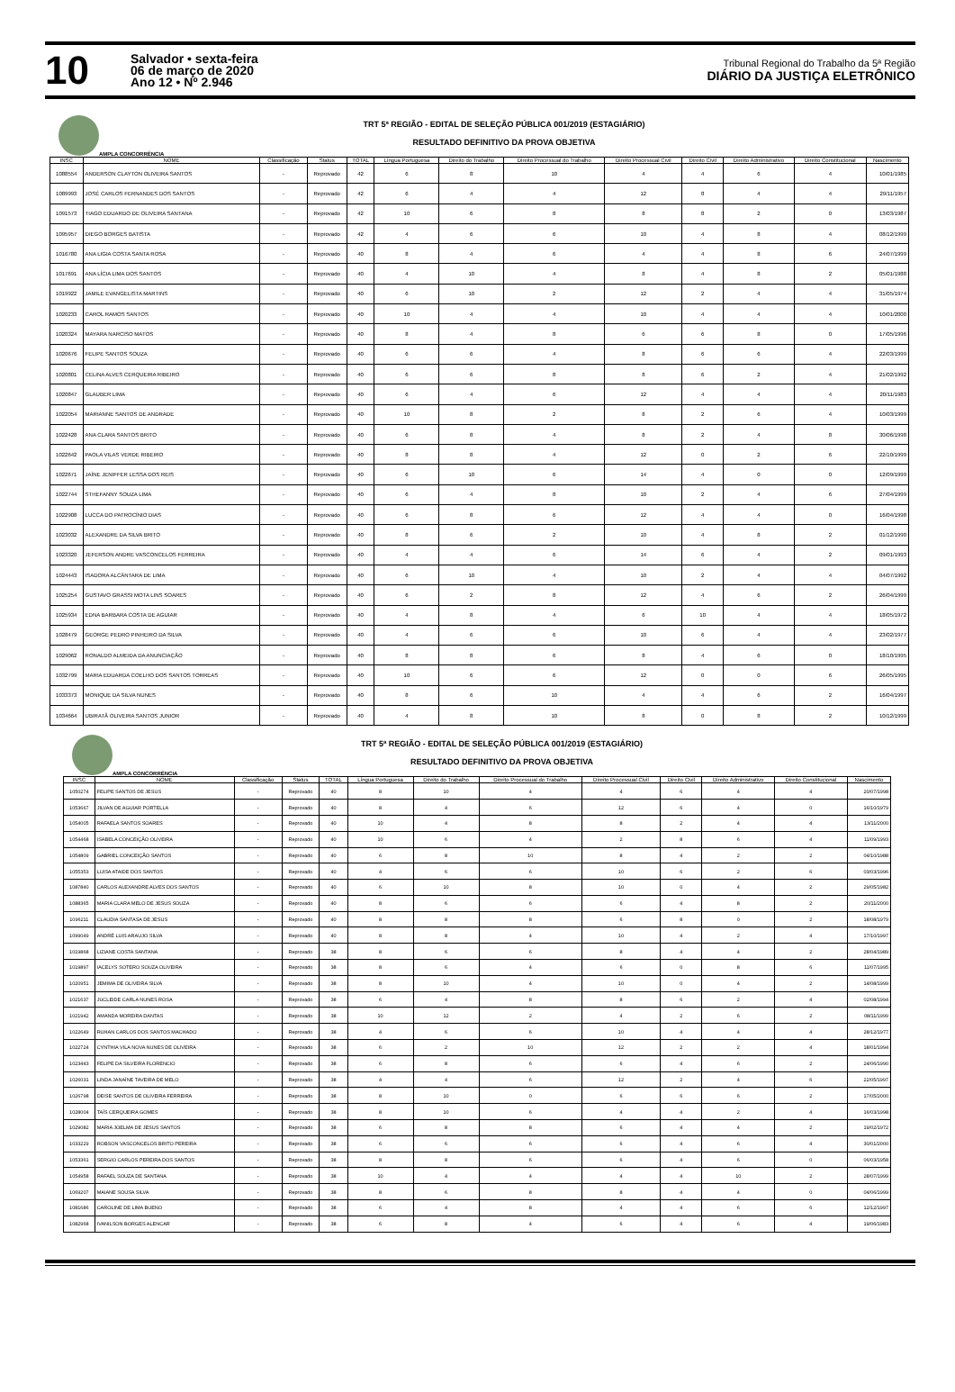10
Salvador • sexta-feira
06 de março de 2020
Ano 12 • Nº 2.946
Tribunal Regional do Trabalho da 5ª Região
DIÁRIO DA JUSTIÇA ELETRÔNICO
TRT 5ª REGIÃO - EDITAL DE SELEÇÃO PÚBLICA 001/2019 (ESTAGIÁRIO)
RESULTADO DEFINITIVO DA PROVA OBJETIVA
AMPLA CONCORRÊNCIA
| INSC | NOME | Classificação | Status | TOTAL | Língua Portuguesa | Direito do Trabalho | Direito Processual do Trabalho | Direito Processual Civil | Direito Civil | Direito Administrativo | Direito Constitucional | Nascimento |
| --- | --- | --- | --- | --- | --- | --- | --- | --- | --- | --- | --- | --- |
| 1088554 | ANDERSON CLAYTON OLIVEIRA SANTOS | - | Reprovado | 42 | 6 | 8 | 10 | 4 | 4 | 6 | 4 | 10/01/1985 |
| 1089993 | JOSÉ CARLOS FERNANDES DOS SANTOS | - | Reprovado | 42 | 6 | 4 | 4 | 12 | 8 | 4 | 4 | 29/11/1957 |
| 1091573 | TIAGO EDUARDO DE OLIVEIRA SANTANA | - | Reprovado | 42 | 10 | 6 | 8 | 8 | 8 | 2 | 0 | 13/03/1987 |
| 1095957 | DIEGO BORGES BATISTA | - | Reprovado | 42 | 4 | 6 | 6 | 10 | 4 | 8 | 4 | 08/12/1999 |
| 1016780 | ANA LIGIA COSTA SANTA ROSA | - | Reprovado | 40 | 8 | 4 | 6 | 4 | 4 | 8 | 6 | 24/07/1999 |
| 1017691 | ANA LÍCIA LIMA DOS SANTOS | - | Reprovado | 40 | 4 | 10 | 4 | 8 | 4 | 8 | 2 | 05/01/1988 |
| 1019922 | JAMILE EVANGELISTA MARTINS | - | Reprovado | 40 | 6 | 10 | 2 | 12 | 2 | 4 | 4 | 31/05/1974 |
| 1020233 | CAROL RAMOS SANTOS | - | Reprovado | 40 | 10 | 4 | 4 | 10 | 4 | 4 | 4 | 10/01/2000 |
| 1020324 | MAYARA NARCISO MATOS | - | Reprovado | 40 | 8 | 4 | 8 | 6 | 6 | 8 | 0 | 17/05/1996 |
| 1020676 | FELIPE SANTOS SOUZA | - | Reprovado | 40 | 6 | 6 | 4 | 8 | 6 | 6 | 4 | 22/03/1999 |
| 1020801 | CELINA ALVES CERQUEIRA RIBEIRO | - | Reprovado | 40 | 6 | 6 | 8 | 8 | 6 | 2 | 4 | 21/02/1992 |
| 1020847 | GLAUBER LIMA | - | Reprovado | 40 | 6 | 4 | 6 | 12 | 4 | 4 | 4 | 20/11/1983 |
| 1022054 | MARIANNE SANTOS DE ANDRADE | - | Reprovado | 40 | 10 | 8 | 2 | 8 | 2 | 6 | 4 | 10/03/1999 |
| 1022428 | ANA CLARA SANTOS BRITO | - | Reprovado | 40 | 6 | 8 | 4 | 8 | 2 | 4 | 8 | 30/06/1998 |
| 1022642 | PAOLA VILAS VERDE RIBEIRO | - | Reprovado | 40 | 8 | 8 | 4 | 12 | 0 | 2 | 6 | 22/10/1999 |
| 1022671 | JAÍNE JENIFFER LESSA DOS REIS | - | Reprovado | 40 | 6 | 10 | 6 | 14 | 4 | 0 | 0 | 12/09/1999 |
| 1022744 | STHEFANNY SOUZA LIMA | - | Reprovado | 40 | 6 | 4 | 8 | 10 | 2 | 4 | 6 | 27/04/1999 |
| 1022908 | LUCCA DO PATROCÍNIO DIAS | - | Reprovado | 40 | 6 | 8 | 6 | 12 | 4 | 4 | 0 | 16/04/1998 |
| 1023032 | ALEXANDRE DA SILVA BRITO | - | Reprovado | 40 | 8 | 6 | 2 | 10 | 4 | 8 | 2 | 01/12/1990 |
| 1023320 | JEFERSON ANDRE VASCONCELOS FERREIRA | - | Reprovado | 40 | 4 | 4 | 6 | 14 | 6 | 4 | 2 | 09/01/1993 |
| 1024443 | ISADORA ALCÂNTARA DE LIMA | - | Reprovado | 40 | 6 | 10 | 4 | 10 | 2 | 4 | 4 | 04/07/1992 |
| 1025254 | GUSTAVO GRASSI MOTA LINS SOARES | - | Reprovado | 40 | 6 | 2 | 8 | 12 | 4 | 6 | 2 | 26/04/1999 |
| 1025934 | EDNA BARBARA COSTA DE AGUIAR | - | Reprovado | 40 | 4 | 8 | 4 | 6 | 10 | 4 | 4 | 18/05/1972 |
| 1028479 | GEORGE PEDRO PINHEIRO DA SILVA | - | Reprovado | 40 | 4 | 6 | 6 | 10 | 6 | 4 | 4 | 23/02/1977 |
| 1029062 | RONALDO ALMEIDA DA ANUNCIAÇÃO | - | Reprovado | 40 | 8 | 8 | 6 | 8 | 4 | 6 | 0 | 18/10/1995 |
| 1032799 | MARIA EDUARDA COELHO DOS SANTOS TORREAS | - | Reprovado | 40 | 10 | 6 | 6 | 12 | 0 | 0 | 6 | 26/05/1995 |
| 1033373 | MONIQUE DA SILVA NUNES | - | Reprovado | 40 | 8 | 6 | 10 | 4 | 4 | 6 | 2 | 16/04/1997 |
| 1034664 | UBIRATÃ OLIVEIRA SANTOS JUNIOR | - | Reprovado | 40 | 4 | 8 | 10 | 8 | 0 | 8 | 2 | 10/12/1999 |
TRT 5ª REGIÃO - EDITAL DE SELEÇÃO PÚBLICA 001/2019 (ESTAGIÁRIO)
RESULTADO DEFINITIVO DA PROVA OBJETIVA
AMPLA CONCORRÊNCIA
| INSC | NOME | Classificação | Status | TOTAL | Língua Portuguesa | Direito do Trabalho | Direito Processual do Trabalho | Direito Processual Civil | Direito Civil | Direito Administrativo | Direito Constitucional | Nascimento |
| --- | --- | --- | --- | --- | --- | --- | --- | --- | --- | --- | --- | --- |
| 1050274 | FELIPE SANTOS DE JESUS | - | Reprovado | 40 | 8 | 10 | 4 | 4 | 6 | 4 | 4 | 20/07/1998 |
| 1053667 | JILVAN DE AGUIAR PORTELLA | - | Reprovado | 40 | 8 | 4 | 6 | 12 | 6 | 4 | 0 | 16/10/1979 |
| 1054005 | RAFAELA SANTOS SOARES | - | Reprovado | 40 | 10 | 4 | 8 | 8 | 2 | 4 | 4 | 13/11/2000 |
| 1054468 | ISABELA CONCEIÇÃO OLIVEIRA | - | Reprovado | 40 | 10 | 6 | 4 | 2 | 8 | 6 | 4 | 11/09/1993 |
| 1054809 | GABRIEL CONCEIÇÃO SANTOS | - | Reprovado | 40 | 6 | 8 | 10 | 8 | 4 | 2 | 2 | 04/10/1988 |
| 1055353 | LUISA ATAIDE DOS SANTOS | - | Reprovado | 40 | 4 | 6 | 6 | 10 | 6 | 2 | 6 | 03/03/1996 |
| 1087840 | CARLOS ALEXANDRE ALVES DOS SANTOS | - | Reprovado | 40 | 6 | 10 | 8 | 10 | 0 | 4 | 2 | 29/05/1982 |
| 1088365 | MARIA CLARA MELO DE JESUS SOUZA | - | Reprovado | 40 | 8 | 6 | 6 | 6 | 4 | 8 | 2 | 20/11/2000 |
| 1096211 | CLAUDIA SANTASA DE JESUS | - | Reprovado | 40 | 8 | 8 | 8 | 6 | 8 | 0 | 2 | 18/08/1979 |
| 1099049 | ANDRÉ LUIS ARAUJO SILVA | - | Reprovado | 40 | 8 | 8 | 4 | 10 | 4 | 2 | 4 | 17/10/1997 |
| 1019868 | LIZIANE COSTA SANTANA | - | Reprovado | 38 | 8 | 6 | 6 | 8 | 4 | 4 | 2 | 28/04/1989 |
| 1019897 | IACELYS SOTERO SOUZA OLIVEIRA | - | Reprovado | 38 | 8 | 6 | 4 | 6 | 0 | 8 | 6 | 11/07/1995 |
| 1020951 | JEMIMA DE OLIVEIRA SILVA | - | Reprovado | 38 | 8 | 10 | 4 | 10 | 0 | 4 | 2 | 14/08/1999 |
| 1021637 | JUCLEIDE CARLA NUNES ROSA | - | Reprovado | 38 | 6 | 4 | 8 | 8 | 6 | 2 | 4 | 02/08/1994 |
| 1021942 | AMANDA MOREIRA DANTAS | - | Reprovado | 38 | 10 | 12 | 2 | 4 | 2 | 6 | 2 | 08/11/1999 |
| 1022649 | RUHAN CARLOS DOS SANTOS MACHADO | - | Reprovado | 38 | 4 | 6 | 6 | 10 | 4 | 4 | 4 | 28/12/1977 |
| 1022724 | CYNTHIA VILA NOVA NUNES DE OLIVEIRA | - | Reprovado | 38 | 6 | 2 | 10 | 12 | 2 | 2 | 4 | 18/01/1994 |
| 1023443 | FELIPE DA SILVEIRA FLORENCIO | - | Reprovado | 38 | 6 | 8 | 6 | 6 | 4 | 6 | 2 | 24/06/1990 |
| 1026031 | LINDA JANAÍNE TAVEIRA DE MELO | - | Reprovado | 38 | 4 | 4 | 6 | 12 | 2 | 4 | 6 | 22/05/1997 |
| 1026798 | DEISE SANTOS DE OLIVEIRA FERREIRA | - | Reprovado | 38 | 8 | 10 | 0 | 6 | 6 | 6 | 2 | 17/05/2000 |
| 1028004 | TAÍS CERQUEIRA GOMES | - | Reprovado | 38 | 8 | 10 | 6 | 4 | 4 | 2 | 4 | 16/03/1998 |
| 1029082 | MARIA JOELMA DE JESUS SANTOS | - | Reprovado | 38 | 6 | 8 | 8 | 6 | 4 | 4 | 2 | 19/02/1972 |
| 1033229 | ROBSON VASCONCELOS BRITO PEREIRA | - | Reprovado | 38 | 6 | 6 | 6 | 6 | 4 | 6 | 4 | 30/01/2000 |
| 1053361 | SERGIO CARLOS PEREIRA DOS SANTOS | - | Reprovado | 38 | 8 | 8 | 6 | 6 | 4 | 6 | 0 | 06/03/1958 |
| 1054958 | RAFAEL SOUZA DE SANTANA | - | Reprovado | 38 | 10 | 4 | 4 | 4 | 4 | 10 | 2 | 28/07/1999 |
| 1069207 | MAIANE SOUSA SILVA | - | Reprovado | 38 | 8 | 6 | 8 | 8 | 4 | 4 | 0 | 04/06/1999 |
| 1081686 | CAROLINE DE LIMA BUENO | - | Reprovado | 38 | 6 | 4 | 8 | 4 | 4 | 6 | 6 | 12/12/1997 |
| 1082968 | IVANILSON BORGES ALENCAR | - | Reprovado | 38 | 6 | 8 | 4 | 6 | 4 | 6 | 4 | 19/06/1983 |